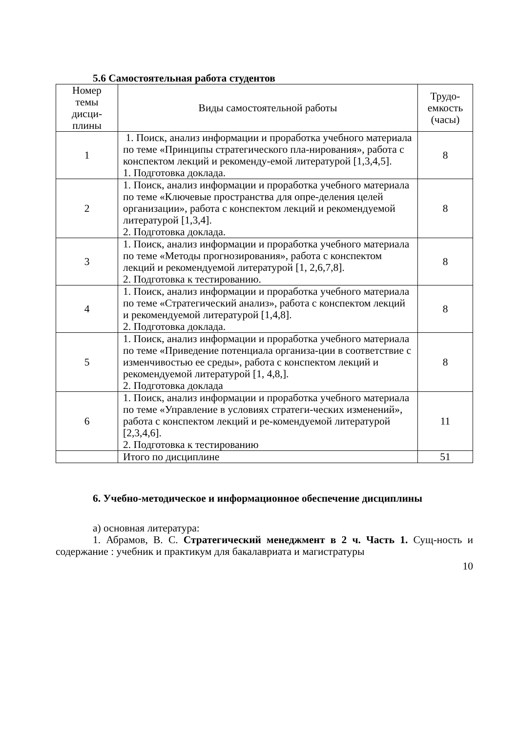5.6 Самостоятельная работа студентов
| Номер темы дисци-плины | Виды самостоятельной работы | Трудо-емкость (часы) |
| --- | --- | --- |
| 1 | 1. Поиск, анализ информации и проработка учебного материала по теме «Принципы стратегического пла-нирования», работа с конспектом лекций и рекоменду-емой литературой [1,3,4,5]. 1. Подготовка доклада. | 8 |
| 2 | 1. Поиск, анализ информации и проработка учебного материала по теме «Ключевые пространства для опре-деления целей организации», работа с конспектом лекций и рекомендуемой литературой [1,3,4]. 2. Подготовка доклада. | 8 |
| 3 | 1. Поиск, анализ информации и проработка учебного материала по теме «Методы прогнозирования», работа с конспектом лекций и рекомендуемой литературой [1, 2,6,7,8]. 2. Подготовка к тестированию. | 8 |
| 4 | 1. Поиск, анализ информации и проработка учебного материала по теме «Стратегический анализ», работа с конспектом лекций и рекомендуемой литературой [1,4,8]. 2. Подготовка доклада. | 8 |
| 5 | 1. Поиск, анализ информации и проработка учебного материала по теме «Приведение потенциала организа-ции в соответствие с изменчивостью ее среды», работа с конспектом лекций и рекомендуемой литературой [1, 4,8,]. 2. Подготовка доклада | 8 |
| 6 | 1. Поиск, анализ информации и проработка учебного материала по теме «Управление в условиях стратеги-ческих изменений», работа с конспектом лекций и ре-комендуемой литературой [2,3,4,6]. 2. Подготовка к тестированию | 11 |
| | Итого по дисциплине | 51 |
6. Учебно-методическое и информационное обеспечение дисциплины
а) основная литература:
1. Абрамов, В. С. Стратегический менеджмент в 2 ч. Часть 1. Сущ-ность и содержание : учебник и практикум для бакалавриата и магистратуры
10